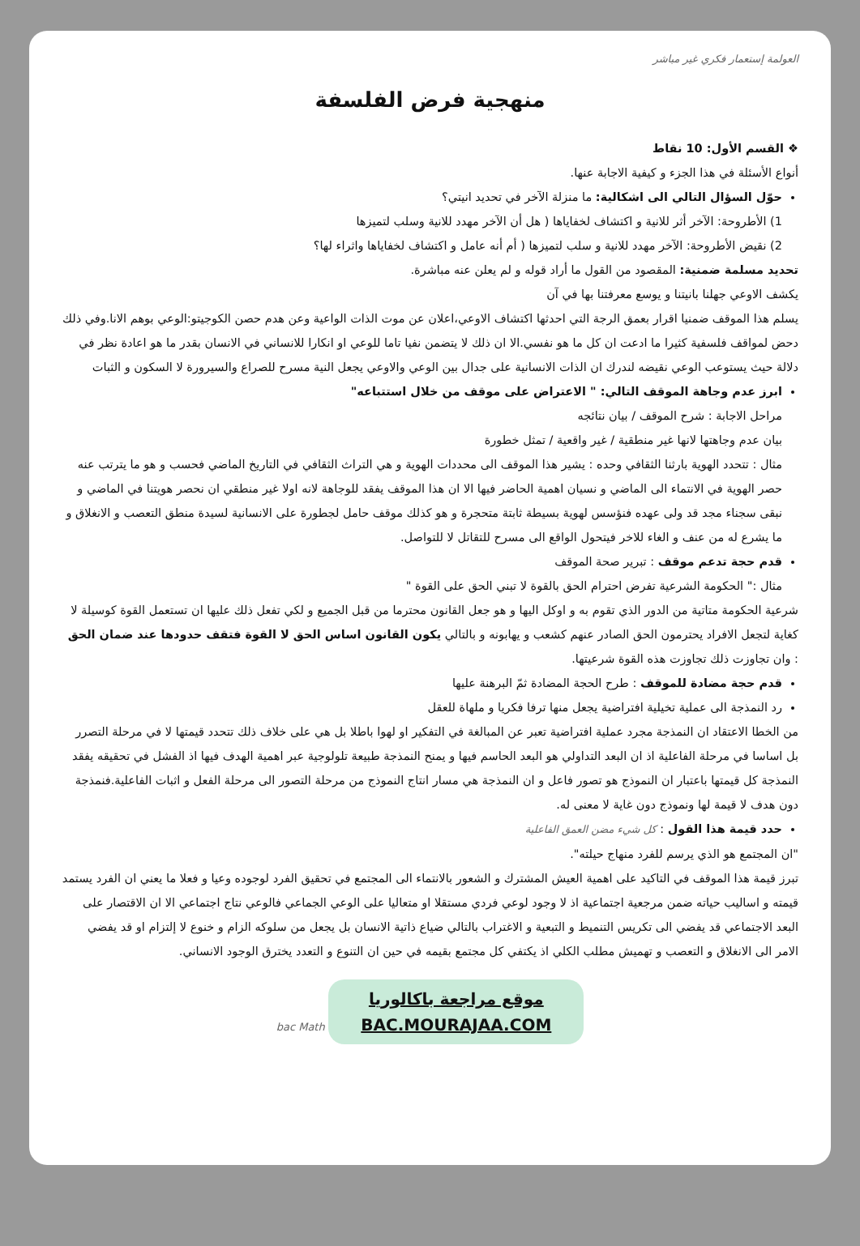العولمة إستعمار فكري غير مباشر
منهجية فرض الفلسفة
❖ القسم الأول: 10 نقاط
أنواع الأسئلة في هذا الجزء و كيفية الاجابة عنها.
حوّل السؤال التالي الى اشكالية: ما منزلة الآخر في تحديد انيتي؟
1) الأطروحة: الآخر أثر للانية و اكتشاف لخفاياها ( هل أن الآخر مهدد للانية وسلب لتميزها
2) نقيض الأطروحة: الآخر مهدد للانية و سلب لتميزها ( أم أنه عامل و اكتشاف لخفاياها واثراء لها؟
تحديد مسلمة ضمنية: المقصود من القول ما أراد قوله و لم يعلن عنه مباشرة.
يكشف الاوعي جهلنا بانيتنا و يوسع معرفتنا بها في آن
يسلم هذا الموقف ضمنيا اقرار بعمق الرجة التي احدثها اكتشاف الاوعي،اعلان عن موت الذات الواعية وعن هدم حصن الكوجيتو:الوعي بوهم الانا.وفي ذلك دحض لمواقف فلسفية كثيرا ما ادعت ان كل ما هو نفسي.الا ان ذلك لا يتضمن نفيا تاما للوعي او انكارا للانساني في الانسان بقدر ما هو اعادة نظر في دلالة حيث يستوعب الوعي نقيضه لندرك ان الذات الانسانية على جدال بين الوعي والاوعي يجعل النية مسرح للصراع والسيرورة لا السكون و الثبات
ابرز عدم وجاهة الموقف التالي: " الاعتراض على موقف من خلال استتباعه"
مراحل الاجابة : شرح الموقف / بيان نتائجه
بيان عدم وجاهتها لانها غير منطقية / غير واقعية / تمثل خطورة
مثال : تتحدد الهوية بارثنا الثقافي وحده : يشير هذا الموقف الى محددات الهوية و هي التراث الثقافي في التاريخ الماضي فحسب و هو ما يترتب عنه حصر الهوية في الانتماء الى الماضي و نسيان اهمية الحاضر فيها الا ان هذا الموقف يفقد للوجاهة لانه اولا غير منطقي ان نحصر هويتنا في الماضي و نبقى سجناء مجد قد ولى عهده فنؤسس لهوية بسيطة ثابتة متحجرة و هو كذلك موقف حامل لجطورة على الانسانية لسيدة منطق التعصب و الانغلاق و ما يشرع له من عنف و الغاء للاخر فيتحول الواقع الى مسرح للتقاتل لا للتواصل.
قدم حجة تدعم موقف : تبرير صحة الموقف
مثال :" الحكومة الشرعية تفرض احترام الحق بالقوة لا تبني الحق على القوة "
شرعية الحكومة متاتية من الدور الذي تقوم به و اوكل اليها و هو جعل القانون محترما من قبل الجميع و لكي تفعل ذلك عليها ان تستعمل القوة كوسيلة لا كغاية لتجعل الافراد يحترمون الحق الصادر عنهم كشعب و يهابونه و بالتالي يكون القانون اساس الحق لا القوة فتقف حدودها عند ضمان الحق : وان تجاوزت ذلك تجاوزت هذه القوة شرعيتها.
قدم حجة مضادة للموقف : طرح الحجة المضادة ثمّ البرهنة عليها
رد النمذجة الى عملية تخيلية افتراضية يجعل منها ترفا فكريا و ملهاة للعقل
من الخطا الاعتقاد ان النمذجة مجرد عملية افتراضية تعبر عن المبالغة في التفكير او لهوا باطلا بل هي على خلاف ذلك تتحدد قيمتها لا في مرحلة التصرر بل اساسا في مرحلة الفاعلية اذ ان البعد التداولي هو البعد الحاسم فيها و يمنح النمذجة طبيعة تلولوجية عبر اهمية الهدف فيها اذ الفشل في تحقيقه يفقد النمذجة كل قيمتها باعتبار ان النموذج هو تصور فاعل و ان النمذجة هي مسار انتاج النموذج من مرحلة التصور الى مرحلة الفعل و اثبات الفاعلية.فنمذجة دون هدف لا قيمة لها ونموذج دون غاية لا معنى له.
حدد قيمة هذا القول : كل شيء مضن العمق الفاعلية
"ان المجتمع هو الذي يرسم للفرد منهاج حيلته".
تبرز قيمة هذا الموقف في التاكيد على اهمية العيش المشترك و الشعور بالانتماء الى المجتمع في تحقيق الفرد لوجوده وعيا و فعلا ما يعني ان الفرد يستمد قيمته و اساليب حياته ضمن مرجعية اجتماعية اذ لا وجود لوعي فردي مستقلا او متعاليا على الوعي الجماعي فالوعي نتاج اجتماعي الا ان الاقتصار على البعد الاجتماعي قد يفضي الى تكريس التنميط و التبعية و الاغتراب بالتالي ضياع ذاتية الانسان بل يجعل من سلوكه الزام و خنوع لا إلتزام او قد يفضي الامر الى الانغلاق و التعصب و تهميش مطلب الكلي اذ يكتفي كل مجتمع بقيمه في حين ان التنوع و التعدد يخترق الوجود الانساني.
موقع مراجعة باكالوريا
BAC.MOURAJAA.COM bac Math